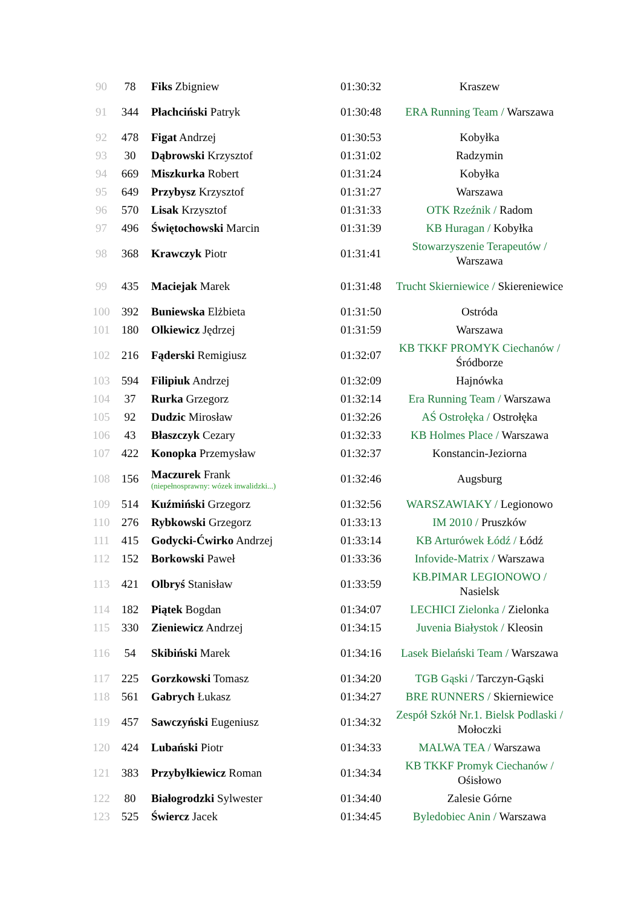| 90 | 78 | Fiks Zbigniew | 01:30:32 | Kraszew |
| 91 | 344 | Płachciński Patryk | 01:30:48 | ERA Running Team / Warszawa |
| 92 | 478 | Figat Andrzej | 01:30:53 | Kobyłka |
| 93 | 30 | Dąbrowski Krzysztof | 01:31:02 | Radzymin |
| 94 | 669 | Miszkurka Robert | 01:31:24 | Kobyłka |
| 95 | 649 | Przybysz Krzysztof | 01:31:27 | Warszawa |
| 96 | 570 | Lisak Krzysztof | 01:31:33 | OTK Rzeźnik / Radom |
| 97 | 496 | Świętochowski Marcin | 01:31:39 | KB Huragan / Kobyłka |
| 98 | 368 | Krawczyk Piotr | 01:31:41 | Stowarzyszenie Terapeutów / Warszawa |
| 99 | 435 | Maciejak Marek | 01:31:48 | Trucht Skierniewice / Skiereniewice |
| 100 | 392 | Buniewska Elżbieta | 01:31:50 | Ostróda |
| 101 | 180 | Olkiewicz Jędrzej | 01:31:59 | Warszawa |
| 102 | 216 | Fąderski Remigiusz | 01:32:07 | KB TKKF PROMYK Ciechanów / Śródborze |
| 103 | 594 | Filipiuk Andrzej | 01:32:09 | Hajnówka |
| 104 | 37 | Rurka Grzegorz | 01:32:14 | Era Running Team / Warszawa |
| 105 | 92 | Dudzic Mirosław | 01:32:26 | AŚ Ostrołęka / Ostrołęka |
| 106 | 43 | Błaszczyk Cezary | 01:32:33 | KB Holmes Place / Warszawa |
| 107 | 422 | Konopka Przemysław | 01:32:37 | Konstancin-Jeziorna |
| 108 | 156 | Maczurek Frank (niepełnosprawny: wózek inwalidzki...) | 01:32:46 | Augsburg |
| 109 | 514 | Kuźmiński Grzegorz | 01:32:56 | WARSZAWIAKY / Legionowo |
| 110 | 276 | Rybkowski Grzegorz | 01:33:13 | IM 2010 / Pruszków |
| 111 | 415 | Godycki-Ćwirko Andrzej | 01:33:14 | KB Arturówek Łódź / Łódź |
| 112 | 152 | Borkowski Paweł | 01:33:36 | Infovide-Matrix / Warszawa |
| 113 | 421 | Olbryś Stanisław | 01:33:59 | KB.PIMAR LEGIONOWO / Nasielsk |
| 114 | 182 | Piątek Bogdan | 01:34:07 | LECHICI Zielonka / Zielonka |
| 115 | 330 | Zieniewicz Andrzej | 01:34:15 | Juvenia Białystok / Kleosin |
| 116 | 54 | Skibiński Marek | 01:34:16 | Lasek Bielański Team / Warszawa |
| 117 | 225 | Gorzkowski Tomasz | 01:34:20 | TGB Gąski / Tarczyn-Gąski |
| 118 | 561 | Gabrych Łukasz | 01:34:27 | BRE RUNNERS / Skierniewice |
| 119 | 457 | Sawczyński Eugeniusz | 01:34:32 | Zespół Szkół Nr.1. Bielsk Podlaski / Mołoczki |
| 120 | 424 | Lubański Piotr | 01:34:33 | MALWA TEA / Warszawa |
| 121 | 383 | Przybyłkiewicz Roman | 01:34:34 | KB TKKF Promyk Ciechanów / Ośisłowo |
| 122 | 80 | Białogrodzki Sylwester | 01:34:40 | Zalesie Górne |
| 123 | 525 | Świercz Jacek | 01:34:45 | Byledobiec Anin / Warszawa |